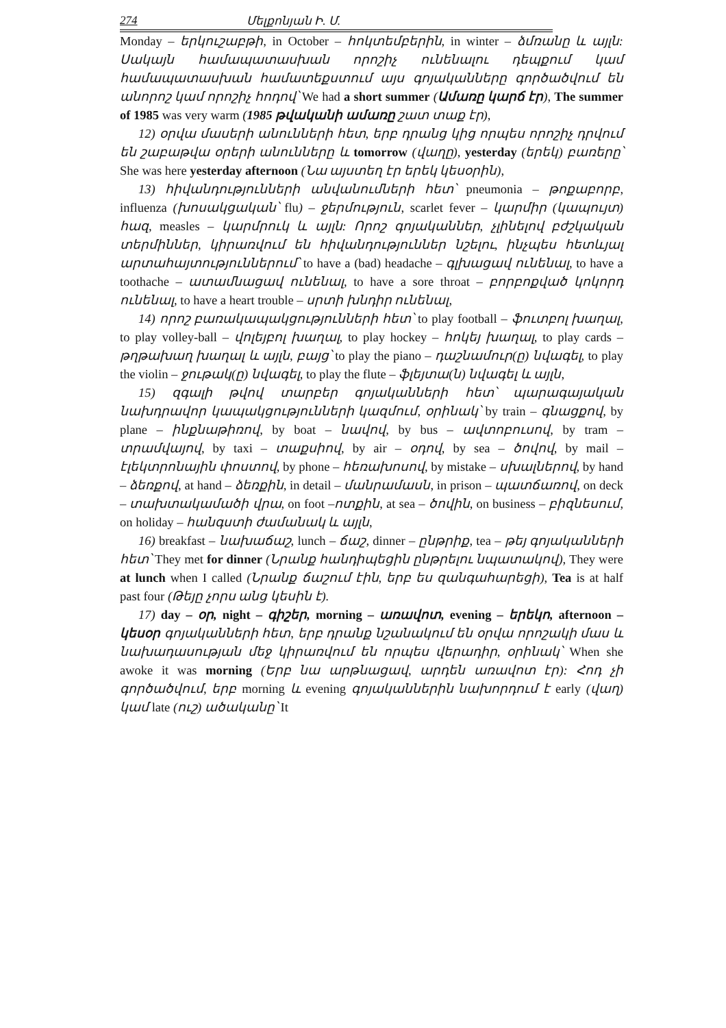274 Մելքոնյան Ի. Մ.
Monday – երկուշաբթի, in October – հոկտեմբերին, in winter – ձմռանը և այլն: Սակայն համապատասխան որոշիչ ունենալու դեպքում կամ համապատասխան համատեքստում այս գոյականները գործածվում են անորոշ կամ որոշիչ հոդով՝ We had a short summer (Ամառը կարճ էր), The summer of 1985 was very warm (1985 թվականի ամառը շատ տաք էր),
12) օրվա մասերի անունների հետ, երբ դրանց կից որպես որոշիչ դրվում են շաբաթվա օրերի անունները և tomorrow (վաղը), yesterday (երեկ) բառերը՝ She was here yesterday afternoon (Նա այստեղ էր երեկ կեսօրին),
13) հիվանդությունների անվանումների հետ՝ pneumonia – թոքաբորբ, influenza (խոսակցական՝ flu) – ջերմություն, scarlet fever – կարմիր (կապույտ) հազ, measles – կարմրուկ և այլն: Որոշ գոյականներ, չլինելով բժշկական տերմիններ, կիրառվում են հիվանդություններ նշելու, ինչպես հետևյալ արտահայտություններում՝ to have a (bad) headache – գլխացավ ունենալ, to have a toothache – ատամնացավ ունենալ, to have a sore throat – բորբոքված կոկորդ ունենալ, to have a heart trouble – սրտի խնդիր ունենալ,
14) որոշ բառակապակցությունների հետ՝ to play football – ֆուտբոլ խաղալ, to play volley-ball – վոլեյբոլ խաղալ, to play hockey – հոկեյ խաղալ, to play cards – թղթախաղ խաղալ և այլն, բայց՝ to play the piano – դաշնամուր(ը) նվագել, to play the violin – ջութակ(ը) նվագել, to play the flute – ֆլեյտա(ն) նվագել և այլն,
15) զգալի թվով տարբեր գոյականների հետ՝ պարագայական նախդրավոր կապակցությունների կազմում, օրինակ՝ by train – գնացքով, by plane – ինքնաթիռով, by boat – նավով, by bus – ավտոբուսով, by tram – տրամվայով, by taxi – տաքսիով, by air – օդով, by sea – ծովով, by mail – էլեկտրոնային փոստով, by phone – հեռախոսով, by mistake – սխալներով, by hand – ձեռքով, at hand – ձեռքին, in detail – մանրամասն, in prison – պատճառով, on deck – տախտակամածի վրա, on foot –ոտքին, at sea – ծովին, on business – բիզնեսում, on holiday – հանգստի ժամանակ և այլն,
16) breakfast – նախաճաշ, lunch – ճաշ, dinner – ընթրիք, tea – թեյ գոյականների հետ՝ They met for dinner (Նրանք հանդիպեցին ընթրելու նպատակով), They were at lunch when I called (Նրանք ճաշում էին, երբ ես զանգահարեցի), Tea is at half past four (Թեյը չորս անց կեսին է).
17) day – օր, night – գիշեր, morning – առավոտ, evening – երեկո, afternoon – կեսօր գոյականների հետ, երբ դրանք նշանակում են օրվա որոշակի մաս և նախադասության մեջ կիրառվում են որպես վերադիր, օրինակ՝ When she awoke it was morning (Երբ նա արթնացավ, արդեն առավոտ էր): Հոդ չի գործածվում, երբ morning և evening գոյականներին նախորդում է early (վաղ) կամ late (ուշ) ածականը՝ It